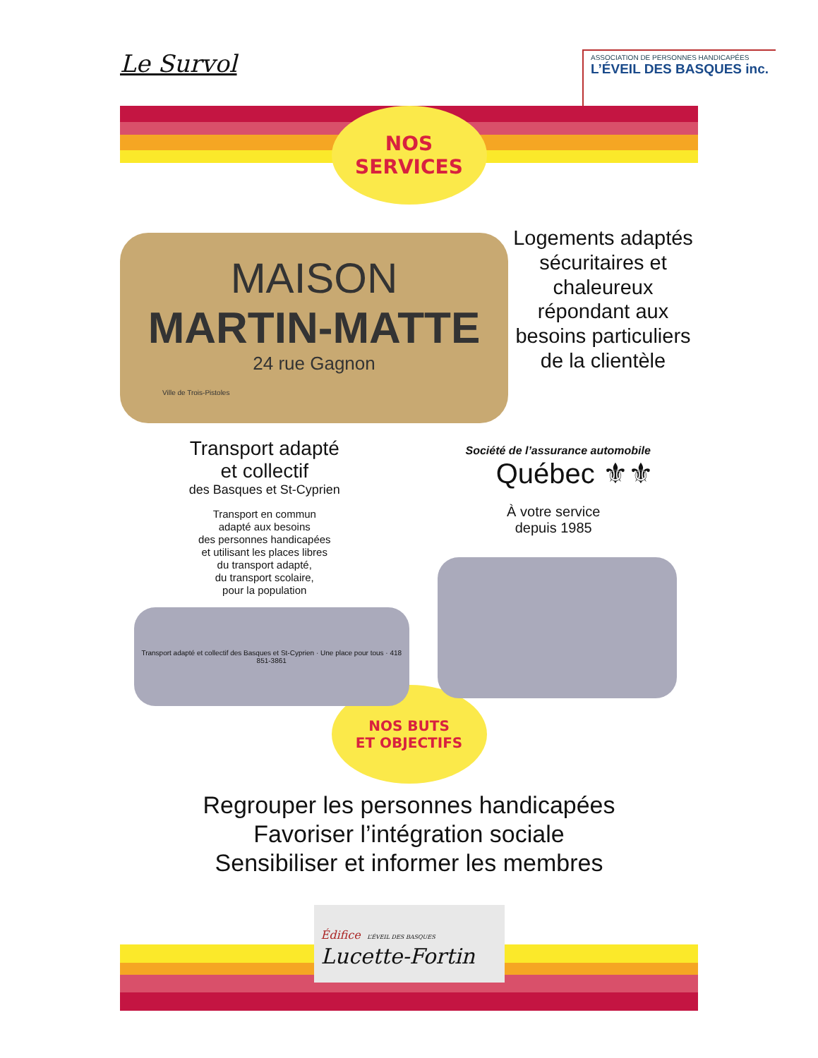Le Survol
ASSOCIATION DE PERSONNES HANDICAPÉES
L’ÉVEIL DES BASQUES inc.
NOS
SERVICES
MAISON
MARTIN-MATTE
24 rue Gagnon
Ville de Trois-Pistoles
Logements adaptés sécuritaires et chaleureux répondant aux besoins particuliers de la clientèle
Transport adapté
et collectif
des Basques et St-Cyprien
Transport en commun
adapté aux besoins
des personnes handicapées
et utilisant les places libres
du transport adapté,
du transport scolaire,
pour la population
Transport adapté et collectif des Basques et St-Cyprien · Une place pour tous · 418 851-3861
Société de l’assurance automobile
Québec ⚜⚜
À votre service
depuis 1985
NOS BUTS
ET OBJECTIFS
Regrouper les personnes handicapées
Favoriser l’intégration sociale
Sensibiliser et informer les membres
Édifice L’ÉVEIL DES BASQUES
Lucette-Fortin